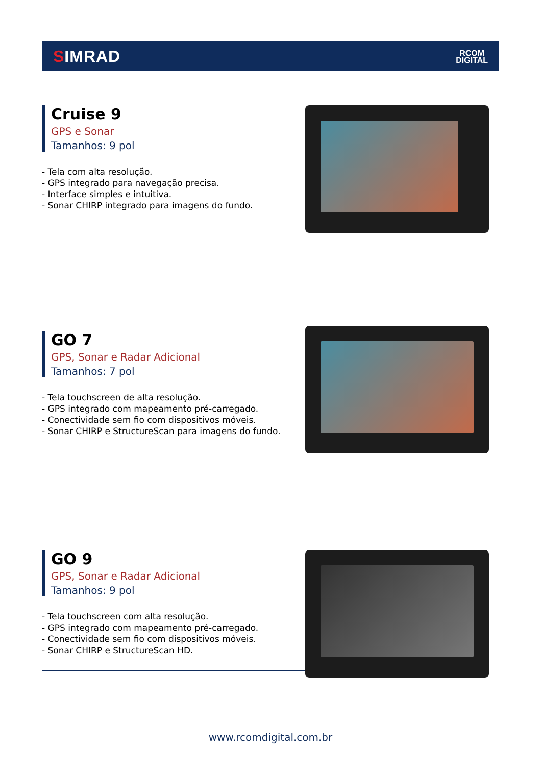SIMRAD
RCOM
DIGITAL
Cruise 9
GPS e Sonar
Tamanhos: 9 pol
- Tela com alta resolução.
- GPS integrado para navegação precisa.
- Interface simples e intuitiva.
- Sonar CHIRP integrado para imagens do fundo.
GO 7
GPS, Sonar e Radar Adicional
Tamanhos: 7 pol
- Tela touchscreen de alta resolução.
- GPS integrado com mapeamento pré-carregado.
- Conectividade sem fio com dispositivos móveis.
- Sonar CHIRP e StructureScan para imagens do fundo.
GO 9
GPS, Sonar e Radar Adicional
Tamanhos: 9 pol
- Tela touchscreen com alta resolução.
- GPS integrado com mapeamento pré-carregado.
- Conectividade sem fio com dispositivos móveis.
- Sonar CHIRP e StructureScan HD.
www.rcomdigital.com.br